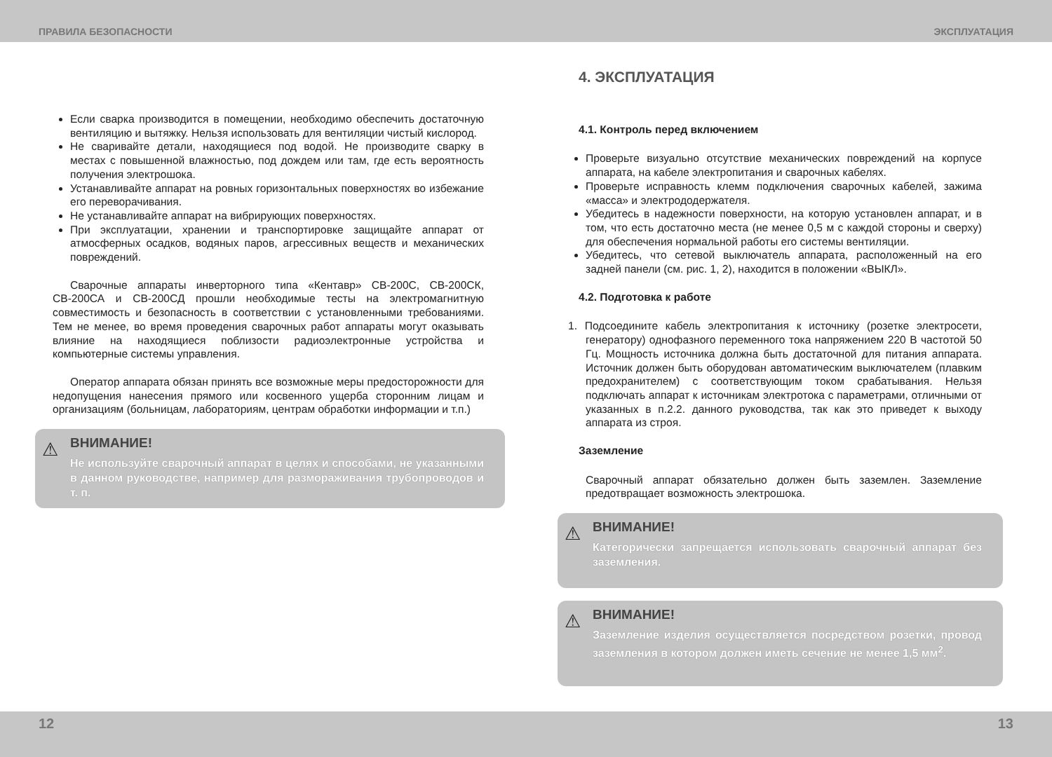ПРАВИЛА БЕЗОПАСНОСТИ ЭКСПЛУАТАЦИЯ
Если сварка производится в помещении, необходимо обеспечить достаточную вентиляцию и вытяжку. Нельзя использовать для вентиляции чистый кислород.
Не сваривайте детали, находящиеся под водой. Не производите сварку в местах с повышенной влажностью, под дождем или там, где есть вероятность получения электрошока.
Устанавливайте аппарат на ровных горизонтальных поверхностях во избежание его переворачивания.
Не устанавливайте аппарат на вибрирующих поверхностях.
При эксплуатации, хранении и транспортировке защищайте аппарат от атмосферных осадков, водяных паров, агрессивных веществ и механических повреждений.
Сварочные аппараты инверторного типа «Кентавр» СВ-200С, СВ-200СК, СВ-200СА и СВ-200СД прошли необходимые тесты на электромагнитную совместимость и безопасность в соответствии с установленными требованиями. Тем не менее, во время проведения сварочных работ аппараты могут оказывать влияние на находящиеся поблизости радиоэлектронные устройства и компьютерные системы управления.
Оператор аппарата обязан принять все возможные меры предосторожности для недопущения нанесения прямого или косвенного ущерба сторонним лицам и организациям (больницам, лабораториям, центрам обработки информации и т.п.)
⚠ ВНИМАНИЕ!
Не используйте сварочный аппарат в целях и способами, не указанными в данном руководстве, например для размораживания трубопроводов и т. п.
4. ЭКСПЛУАТАЦИЯ
4.1. Контроль перед включением
Проверьте визуально отсутствие механических повреждений на корпусе аппарата, на кабеле электропитания и сварочных кабелях.
Проверьте исправность клемм подключения сварочных кабелей, зажима «масса» и электрододержателя.
Убедитесь в надежности поверхности, на которую установлен аппарат, и в том, что есть достаточно места (не менее 0,5 м с каждой стороны и сверху) для обеспечения нормальной работы его системы вентиляции.
Убедитесь, что сетевой выключатель аппарата, расположенный на его задней панели (см. рис. 1, 2), находится в положении «ВЫКЛ».
4.2. Подготовка к работе
1. Подсоедините кабель электропитания к источнику (розетке электросети, генератору) однофазного переменного тока напряжением 220 В частотой 50 Гц. Мощность источника должна быть достаточной для питания аппарата. Источник должен быть оборудован автоматическим выключателем (плавким предохранителем) с соответствующим током срабатывания. Нельзя подключать аппарат к источникам электротока с параметрами, отличными от указанных в п.2.2. данного руководства, так как это приведет к выходу аппарата из строя.
Заземление
Сварочный аппарат обязательно должен быть заземлен. Заземление предотвращает возможность электрошока.
⚠ ВНИМАНИЕ!
Категорически запрещается использовать сварочный аппарат без заземления.
⚠ ВНИМАНИЕ!
Заземление изделия осуществляется посредством розетки, провод заземления в котором должен иметь сечение не менее 1,5 мм<sup>2</sup>.
12 13